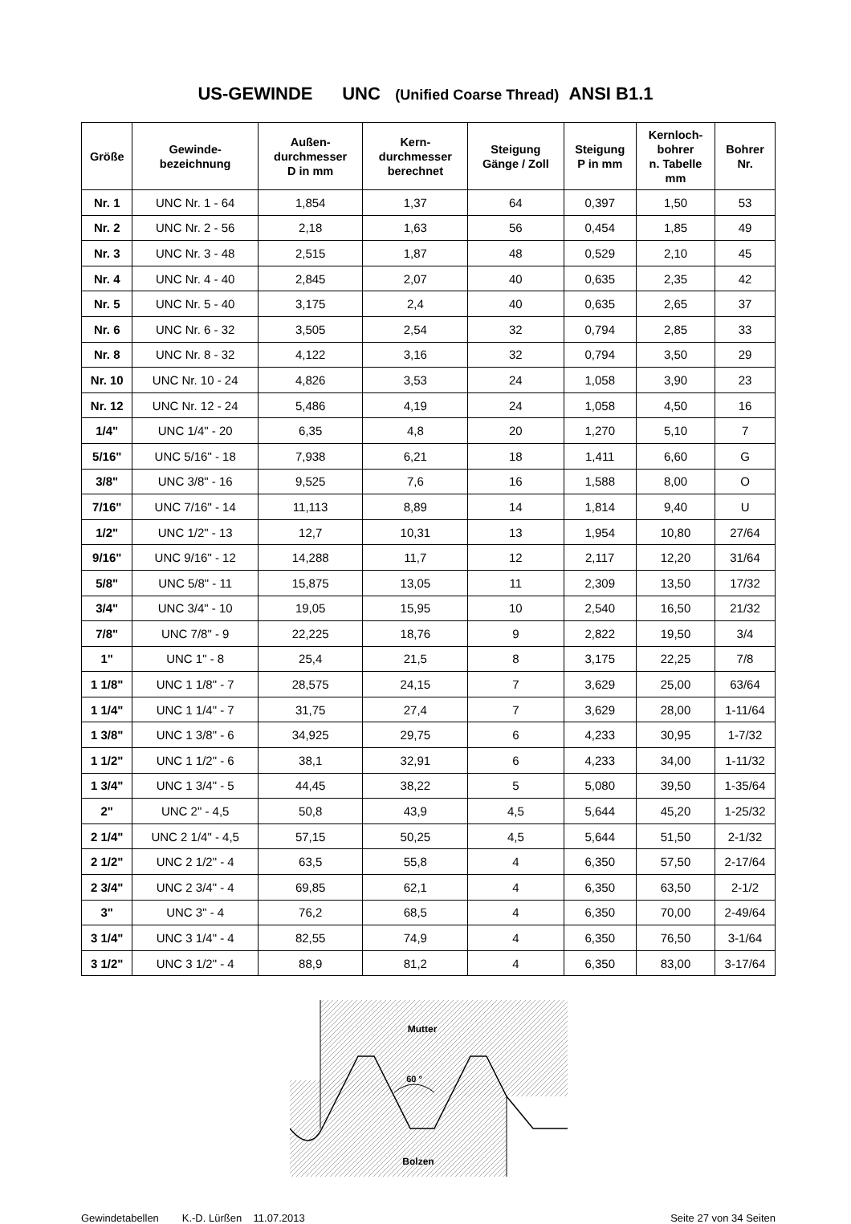US-GEWINDE UNC (Unified Coarse Thread) ANSI B1.1
| Größe | Gewinde- bezeichnung | Außen- durchmesser D in mm | Kern- durchmesser berechnet | Steigung Gänge / Zoll | Steigung P in mm | Kernloch- bohrer n. Tabelle mm | Bohrer Nr. |
| --- | --- | --- | --- | --- | --- | --- | --- |
| Nr. 1 | UNC Nr. 1 - 64 | 1,854 | 1,37 | 64 | 0,397 | 1,50 | 53 |
| Nr. 2 | UNC Nr. 2 - 56 | 2,18 | 1,63 | 56 | 0,454 | 1,85 | 49 |
| Nr. 3 | UNC Nr. 3 - 48 | 2,515 | 1,87 | 48 | 0,529 | 2,10 | 45 |
| Nr. 4 | UNC Nr. 4 - 40 | 2,845 | 2,07 | 40 | 0,635 | 2,35 | 42 |
| Nr. 5 | UNC Nr. 5 - 40 | 3,175 | 2,4 | 40 | 0,635 | 2,65 | 37 |
| Nr. 6 | UNC Nr. 6 - 32 | 3,505 | 2,54 | 32 | 0,794 | 2,85 | 33 |
| Nr. 8 | UNC Nr. 8 - 32 | 4,122 | 3,16 | 32 | 0,794 | 3,50 | 29 |
| Nr. 10 | UNC Nr. 10 - 24 | 4,826 | 3,53 | 24 | 1,058 | 3,90 | 23 |
| Nr. 12 | UNC Nr. 12 - 24 | 5,486 | 4,19 | 24 | 1,058 | 4,50 | 16 |
| 1/4" | UNC 1/4" - 20 | 6,35 | 4,8 | 20 | 1,270 | 5,10 | 7 |
| 5/16" | UNC 5/16" - 18 | 7,938 | 6,21 | 18 | 1,411 | 6,60 | G |
| 3/8" | UNC 3/8" - 16 | 9,525 | 7,6 | 16 | 1,588 | 8,00 | O |
| 7/16" | UNC 7/16" - 14 | 11,113 | 8,89 | 14 | 1,814 | 9,40 | U |
| 1/2" | UNC 1/2" - 13 | 12,7 | 10,31 | 13 | 1,954 | 10,80 | 27/64 |
| 9/16" | UNC 9/16" - 12 | 14,288 | 11,7 | 12 | 2,117 | 12,20 | 31/64 |
| 5/8" | UNC 5/8" - 11 | 15,875 | 13,05 | 11 | 2,309 | 13,50 | 17/32 |
| 3/4" | UNC 3/4" - 10 | 19,05 | 15,95 | 10 | 2,540 | 16,50 | 21/32 |
| 7/8" | UNC 7/8" - 9 | 22,225 | 18,76 | 9 | 2,822 | 19,50 | 3/4 |
| 1" | UNC 1" - 8 | 25,4 | 21,5 | 8 | 3,175 | 22,25 | 7/8 |
| 1 1/8" | UNC 1 1/8" - 7 | 28,575 | 24,15 | 7 | 3,629 | 25,00 | 63/64 |
| 1 1/4" | UNC 1 1/4" - 7 | 31,75 | 27,4 | 7 | 3,629 | 28,00 | 1-11/64 |
| 1 3/8" | UNC 1 3/8" - 6 | 34,925 | 29,75 | 6 | 4,233 | 30,95 | 1-7/32 |
| 1 1/2" | UNC 1 1/2" - 6 | 38,1 | 32,91 | 6 | 4,233 | 34,00 | 1-11/32 |
| 1 3/4" | UNC 1 3/4" - 5 | 44,45 | 38,22 | 5 | 5,080 | 39,50 | 1-35/64 |
| 2" | UNC 2" - 4,5 | 50,8 | 43,9 | 4,5 | 5,644 | 45,20 | 1-25/32 |
| 2 1/4" | UNC 2 1/4" - 4,5 | 57,15 | 50,25 | 4,5 | 5,644 | 51,50 | 2-1/32 |
| 2 1/2" | UNC 2 1/2" - 4 | 63,5 | 55,8 | 4 | 6,350 | 57,50 | 2-17/64 |
| 2 3/4" | UNC 2 3/4" - 4 | 69,85 | 62,1 | 4 | 6,350 | 63,50 | 2-1/2 |
| 3" | UNC 3" - 4 | 76,2 | 68,5 | 4 | 6,350 | 70,00 | 2-49/64 |
| 3 1/4" | UNC 3 1/4" - 4 | 82,55 | 74,9 | 4 | 6,350 | 76,50 | 3-1/64 |
| 3 1/2" | UNC 3 1/2" - 4 | 88,9 | 81,2 | 4 | 6,350 | 83,00 | 3-17/64 |
Mutter
60 °
Bolzen
Gewindetabellen K.-D. Lürßen 11.07.2013 Seite 27 von 34 Seiten